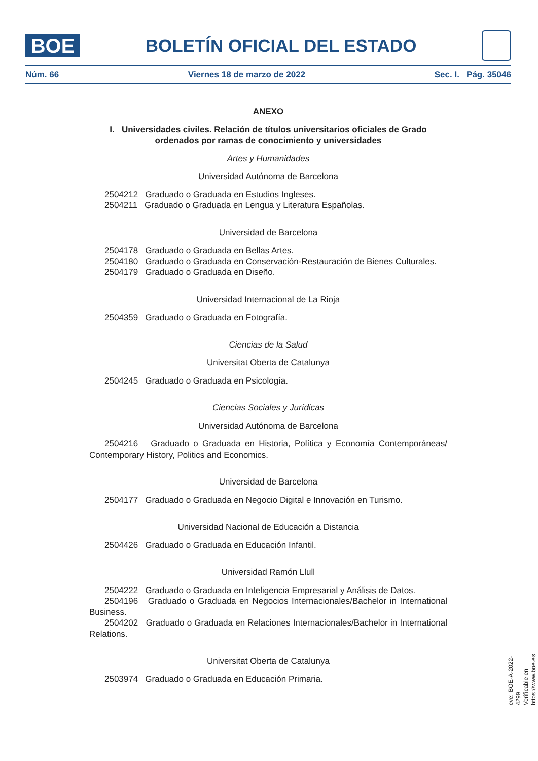BOE
BOLETÍN OFICIAL DEL ESTADO
Núm. 66 Viernes 18 de marzo de 2022 Sec. I. Pág. 35046
ANEXO
I. Universidades civiles. Relación de títulos universitarios oficiales de Grado ordenados por ramas de conocimiento y universidades
Artes y Humanidades
Universidad Autónoma de Barcelona
2504212 Graduado o Graduada en Estudios Ingleses.
2504211 Graduado o Graduada en Lengua y Literatura Españolas.
Universidad de Barcelona
2504178 Graduado o Graduada en Bellas Artes.
2504180 Graduado o Graduada en Conservación-Restauración de Bienes Culturales.
2504179 Graduado o Graduada en Diseño.
Universidad Internacional de La Rioja
2504359 Graduado o Graduada en Fotografía.
Ciencias de la Salud
Universitat Oberta de Catalunya
2504245 Graduado o Graduada en Psicología.
Ciencias Sociales y Jurídicas
Universidad Autónoma de Barcelona
2504216 Graduado o Graduada en Historia, Política y Economía Contemporáneas/ Contemporary History, Politics and Economics.
Universidad de Barcelona
2504177 Graduado o Graduada en Negocio Digital e Innovación en Turismo.
Universidad Nacional de Educación a Distancia
2504426 Graduado o Graduada en Educación Infantil.
Universidad Ramón Llull
2504222 Graduado o Graduada en Inteligencia Empresarial y Análisis de Datos.
2504196 Graduado o Graduada en Negocios Internacionales/Bachelor in International Business.
2504202 Graduado o Graduada en Relaciones Internacionales/Bachelor in International Relations.
Universitat Oberta de Catalunya
2503974 Graduado o Graduada en Educación Primaria.
cve: BOE-A-2022-4299
Verificable en https://www.boe.es